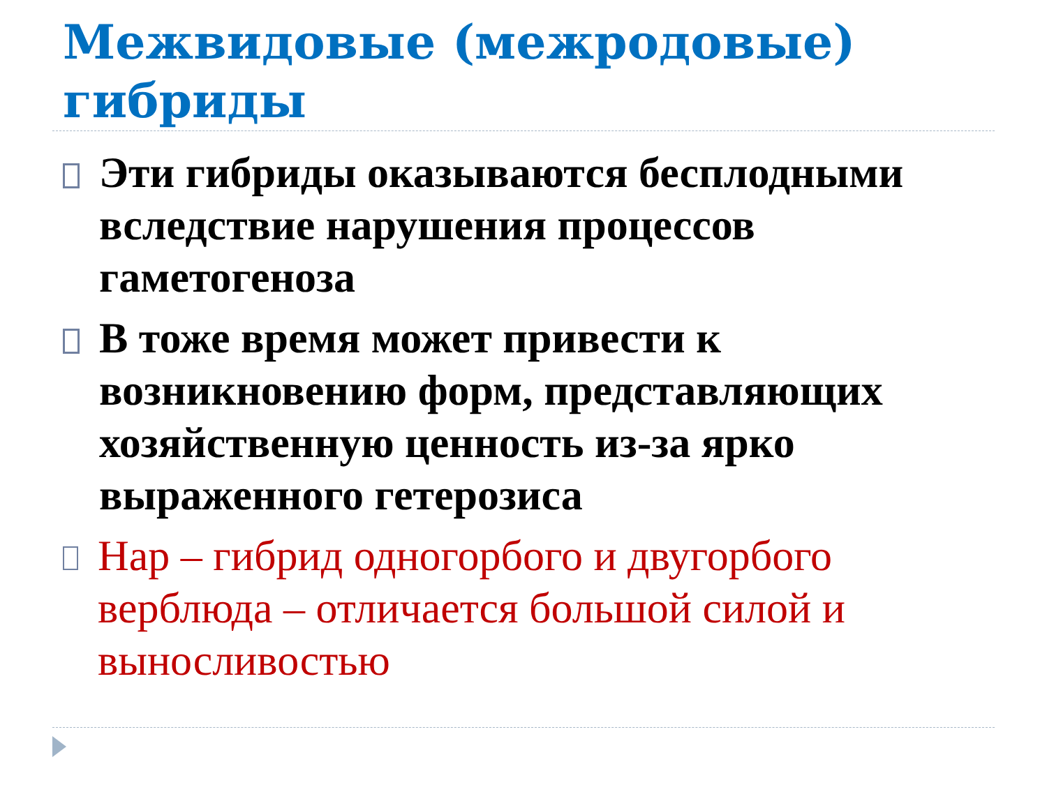Межвидовые (межродовые) гибриды
Эти гибриды оказываются бесплодными вследствие нарушения процессов гаметогеноза
В тоже время может привести к возникновению форм, представляющих хозяйственную ценность из-за ярко выраженного гетерозиса
Нар – гибрид одногорбого и двугорбого верблюда – отличается большой силой и выносливостью